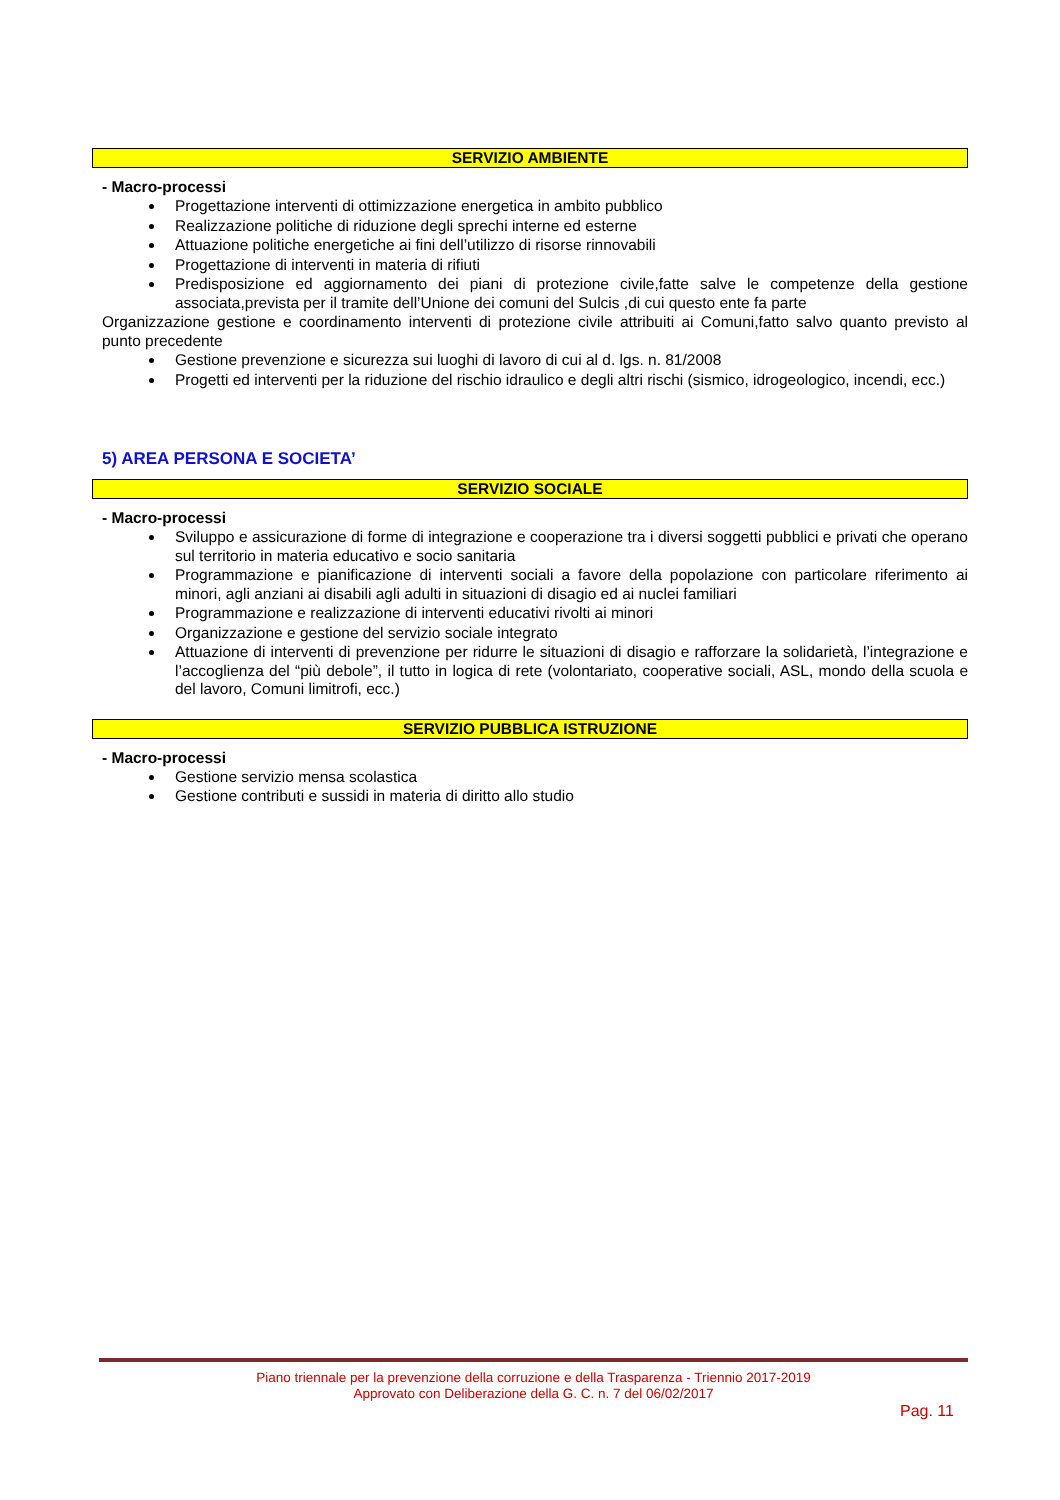SERVIZIO AMBIENTE
- Macro-processi
Progettazione interventi di ottimizzazione energetica in ambito pubblico
Realizzazione politiche di riduzione degli sprechi interne ed esterne
Attuazione politiche energetiche ai fini dell’utilizzo di risorse rinnovabili
Progettazione di interventi in materia di rifiuti
Predisposizione ed aggiornamento dei piani di protezione civile,fatte salve le competenze della gestione associata,prevista per il tramite dell’Unione dei comuni del Sulcis ,di cui questo ente fa parte
Organizzazione gestione e coordinamento interventi di protezione civile attribuiti ai Comuni,fatto salvo quanto previsto al punto precedente
Gestione prevenzione e sicurezza sui luoghi di lavoro di cui al d. lgs. n. 81/2008
Progetti ed interventi per la riduzione del rischio idraulico e degli altri rischi (sismico, idrogeologico, incendi, ecc.)
5) AREA PERSONA E SOCIETA’
SERVIZIO SOCIALE
- Macro-processi
Sviluppo e assicurazione di forme di integrazione e cooperazione tra i diversi soggetti pubblici e privati che operano sul territorio in materia educativo e socio sanitaria
Programmazione e pianificazione di interventi sociali a favore della popolazione con particolare riferimento ai minori, agli anziani ai disabili agli adulti in situazioni di disagio ed ai nuclei familiari
Programmazione e realizzazione di interventi educativi rivolti ai minori
Organizzazione e gestione del servizio sociale integrato
Attuazione di interventi di prevenzione per ridurre le situazioni di disagio e rafforzare la solidarietà, l’integrazione e l’accoglienza del “più debole”, il tutto in logica di rete (volontariato, cooperative sociali, ASL, mondo della scuola e del lavoro, Comuni limitrofi, ecc.)
SERVIZIO PUBBLICA ISTRUZIONE
- Macro-processi
Gestione servizio mensa scolastica
Gestione contributi e sussidi in materia di diritto allo studio
Piano triennale per la prevenzione della corruzione e della Trasparenza - Triennio 2017-2019
Approvato con Deliberazione della G. C. n. 7 del 06/02/2017
Pag. 11